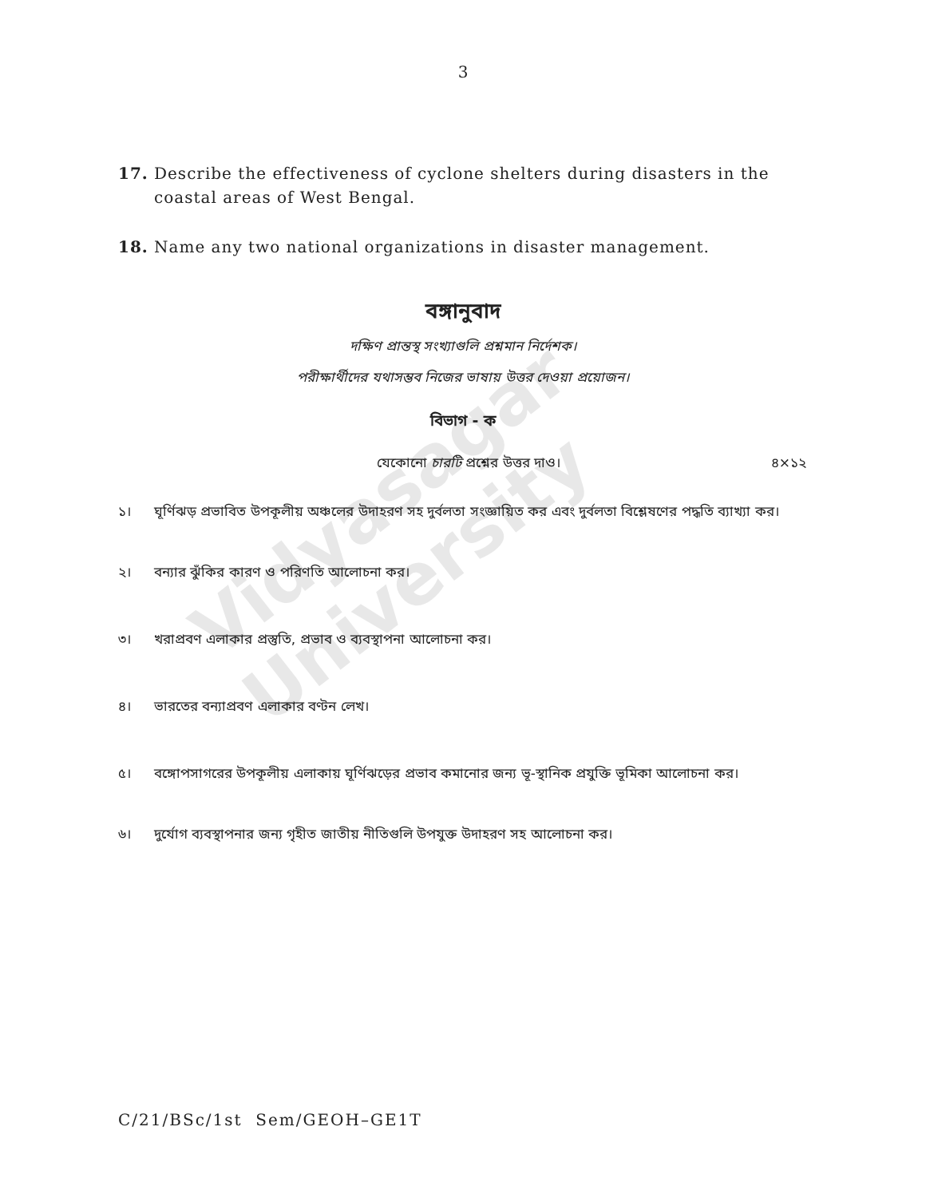Vidyasagar University
3
17. Describe the effectiveness of cyclone shelters during disasters in the coastal areas of West Bengal.
18. Name any two national organizations in disaster management.
বঙ্গানুবাদ
দক্ষিণ প্রান্তস্থ সংখ্যাগুলি প্রশ্নমান নির্দেশক।
পরীক্ষার্থীদের যথাসম্ভব নিজের ভাষায় উত্তর দেওয়া প্রয়োজন।
বিভাগ - ক
যেকোনো চারটি প্রশ্নের উত্তর দাও। ৪×১২
১। ঘূর্ণিঝড় প্রভাবিত উপকূলীয় অঞ্চলের উদাহরণ সহ দুর্বলতা সংজ্ঞায়িত কর এবং দুর্বলতা বিশ্লেষণের পদ্ধতি ব্যাখ্যা কর।
২। বন্যার ঝুঁকির কারণ ও পরিণতি আলোচনা কর।
৩। খরাপ্রবণ এলাকার প্রস্তুতি, প্রভাব ও ব্যবস্থাপনা আলোচনা কর।
৪। ভারতের বন্যাপ্রবণ এলাকার বণ্টন লেখ।
৫। বঙ্গোপসাগরের উপকূলীয় এলাকায় ঘূর্ণিঝড়ের প্রভাব কমানোর জন্য ভূ-স্থানিক প্রযুক্তি ভূমিকা আলোচনা কর।
৬। দুর্যোগ ব্যবস্থাপনার জন্য গৃহীত জাতীয় নীতিগুলি উপযুক্ত উদাহরণ সহ আলোচনা কর।
C/21/BSc/1st Sem/GEOH–GE1T